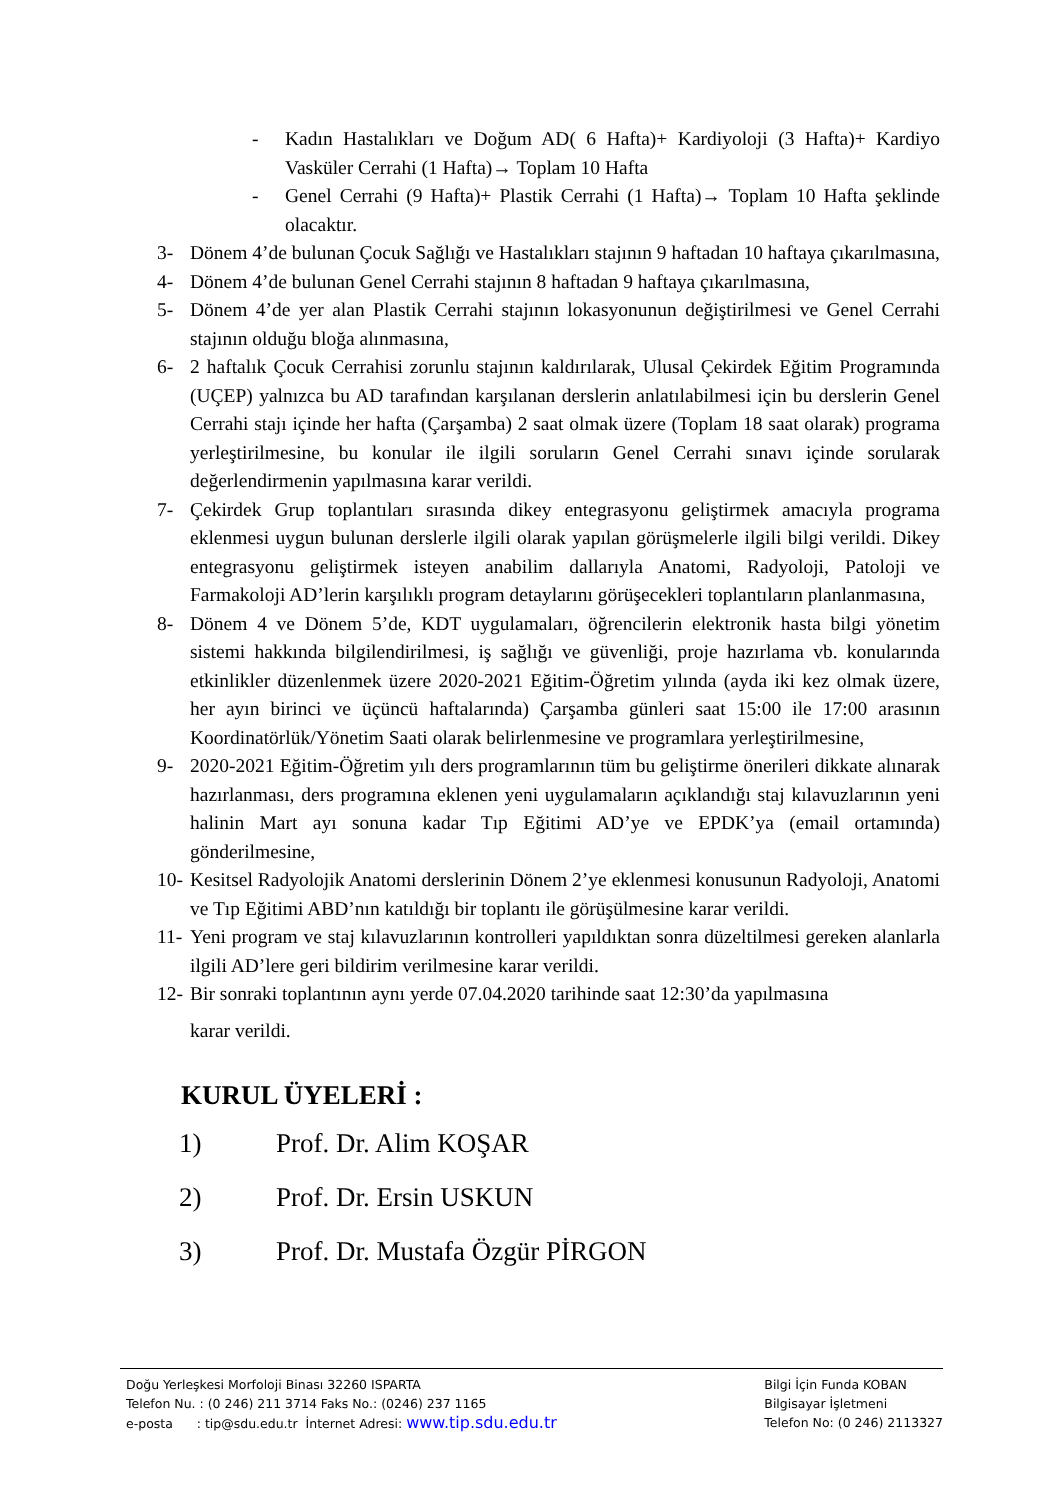- Kadın Hastalıkları ve Doğum AD( 6 Hafta)+ Kardiyoloji (3 Hafta)+ Kardiyo Vasküler Cerrahi (1 Hafta)→ Toplam 10 Hafta
- Genel Cerrahi (9 Hafta)+ Plastik Cerrahi (1 Hafta)→ Toplam 10 Hafta şeklinde olacaktır.
3- Dönem 4’de bulunan Çocuk Sağlığı ve Hastalıkları stajının 9 haftadan 10 haftaya çıkarılmasına,
4- Dönem 4’de bulunan Genel Cerrahi stajının 8 haftadan 9 haftaya çıkarılmasına,
5- Dönem 4’de yer alan Plastik Cerrahi stajının lokasyonunun değiştirilmesi ve Genel Cerrahi stajının olduğu bloğa alınmasına,
6- 2 haftalık Çocuk Cerrahisi zorunlu stajının kaldırılarak, Ulusal Çekirdek Eğitim Programında (UÇEP) yalnızca bu AD tarafından karşılanan derslerin anlatılabilmesi için bu derslerin Genel Cerrahi stajı içinde her hafta (Çarşamba) 2 saat olmak üzere (Toplam 18 saat olarak) programa yerleştirilmesine, bu konular ile ilgili soruların Genel Cerrahi sınavı içinde sorularak değerlendirmenin yapılmasına karar verildi.
7- Çekirdek Grup toplantıları sırasında dikey entegrasyonu geliştirmek amacıyla programa eklenmesi uygun bulunan derslerle ilgili olarak yapılan görüşmelerle ilgili bilgi verildi. Dikey entegrasyonu geliştirmek isteyen anabilim dallarıyla Anatomi, Radyoloji, Patoloji ve Farmakoloji AD’lerin karşılıklı program detaylarını görüşecekleri toplantıların planlanmasına,
8- Dönem 4 ve Dönem 5’de, KDT uygulamaları, öğrencilerin elektronik hasta bilgi yönetim sistemi hakkında bilgilendirilmesi, iş sağlığı ve güvenliği, proje hazırlama vb. konularında etkinlikler düzenlenmek üzere 2020-2021 Eğitim-Öğretim yılında (ayda iki kez olmak üzere, her ayın birinci ve üçüncü haftalarında) Çarşamba günleri saat 15:00 ile 17:00 arasının Koordinatörlük/Yönetim Saati olarak belirlenmesine ve programlara yerleştirilmesine,
9- 2020-2021 Eğitim-Öğretim yılı ders programlarının tüm bu geliştirme önerileri dikkate alınarak hazırlanması, ders programına eklenen yeni uygulamaların açıklandığı staj kılavuzlarının yeni halinin Mart ayı sonuna kadar Tıp Eğitimi AD’ye ve EPDK’ya (email ortamında) gönderilmesine,
10- Kesitsel Radyolojik Anatomi derslerinin Dönem 2’ye eklenmesi konusunun Radyoloji, Anatomi ve Tıp Eğitimi ABD’nın katıldığı bir toplantı ile görüşülmesine karar verildi.
11- Yeni program ve staj kılavuzlarının kontrolleri yapıldıktan sonra düzeltilmesi gereken alanlarla ilgili AD’lere geri bildirim verilmesine karar verildi.
12- Bir sonraki toplantının aynı yerde 07.04.2020 tarihinde saat 12:30’da yapılmasına
karar verildi.
KURUL ÜYELERİ :
1) Prof. Dr. Alim KOŞAR
2) Prof. Dr. Ersin USKUN
3) Prof. Dr. Mustafa Özgür PİRGON
Doğu Yerleşkesi Morfoloji Binası 32260 ISPARTA
Telefon Nu. : (0 246) 211 3714 Faks No.: (0246) 237 1165
e-posta : tip@sdu.edu.tr İnternet Adresi: www.tip.sdu.edu.tr
Bilgi İçin Funda KOBAN
Bilgisayar İşletmeni
Telefon No: (0 246) 2113327